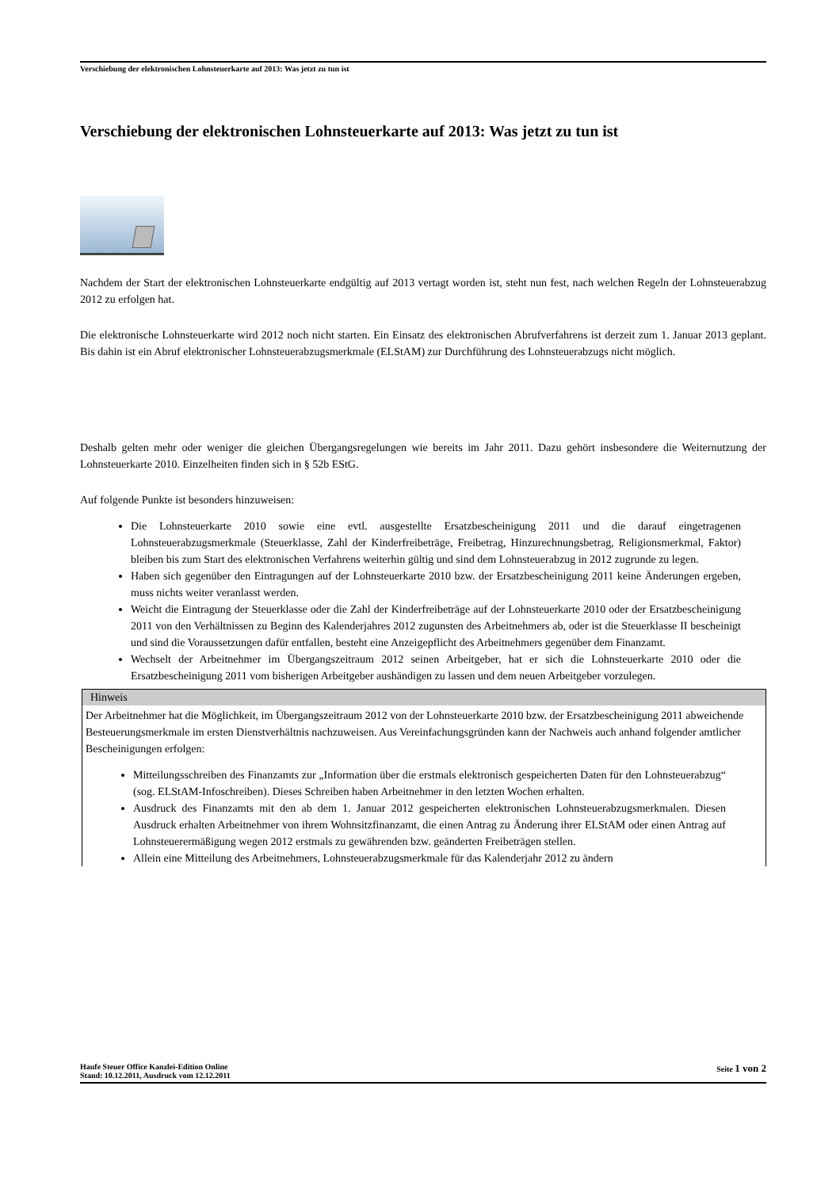Verschiebung der elektronischen Lohnsteuerkarte auf 2013: Was jetzt zu tun ist
Verschiebung der elektronischen Lohnsteuerkarte auf 2013: Was jetzt zu tun ist
Nachdem der Start der elektronischen Lohnsteuerkarte endgültig auf 2013 vertagt worden ist, steht nun fest, nach welchen Regeln der Lohnsteuerabzug 2012 zu erfolgen hat.
Die elektronische Lohnsteuerkarte wird 2012 noch nicht starten. Ein Einsatz des elektronischen Abrufverfahrens ist derzeit zum 1. Januar 2013 geplant. Bis dahin ist ein Abruf elektronischer Lohnsteuerabzugsmerkmale (ELStAM) zur Durchführung des Lohnsteuerabzugs nicht möglich.
Deshalb gelten mehr oder weniger die gleichen Übergangsregelungen wie bereits im Jahr 2011. Dazu gehört insbesondere die Weiternutzung der Lohnsteuerkarte 2010. Einzelheiten finden sich in § 52b EStG.
Auf folgende Punkte ist besonders hinzuweisen:
Die Lohnsteuerkarte 2010 sowie eine evtl. ausgestellte Ersatzbescheinigung 2011 und die darauf eingetragenen Lohnsteuerabzugsmerkmale (Steuerklasse, Zahl der Kinderfreibeträge, Freibetrag, Hinzurechnungsbetrag, Religionsmerkmal, Faktor) bleiben bis zum Start des elektronischen Verfahrens weiterhin gültig und sind dem Lohnsteuerabzug in 2012 zugrunde zu legen.
Haben sich gegenüber den Eintragungen auf der Lohnsteuerkarte 2010 bzw. der Ersatzbescheinigung 2011 keine Änderungen ergeben, muss nichts weiter veranlasst werden.
Weicht die Eintragung der Steuerklasse oder die Zahl der Kinderfreibeträge auf der Lohnsteuerkarte 2010 oder der Ersatzbescheinigung 2011 von den Verhältnissen zu Beginn des Kalenderjahres 2012 zugunsten des Arbeitnehmers ab, oder ist die Steuerklasse II bescheinigt und sind die Voraussetzungen dafür entfallen, besteht eine Anzeigepflicht des Arbeitnehmers gegenüber dem Finanzamt.
Wechselt der Arbeitnehmer im Übergangszeitraum 2012 seinen Arbeitgeber, hat er sich die Lohnsteuerkarte 2010 oder die Ersatzbescheinigung 2011 vom bisherigen Arbeitgeber aushändigen zu lassen und dem neuen Arbeitgeber vorzulegen.
Hinweis
Der Arbeitnehmer hat die Möglichkeit, im Übergangszeitraum 2012 von der Lohnsteuerkarte 2010 bzw. der Ersatzbescheinigung 2011 abweichende Besteuerungsmerkmale im ersten Dienstverhältnis nachzuweisen. Aus Vereinfachungsgründen kann der Nachweis auch anhand folgender amtlicher Bescheinigungen erfolgen:
Mitteilungsschreiben des Finanzamts zur „Information über die erstmals elektronisch gespeicherten Daten für den Lohnsteuerabzug“ (sog. ELStAM-Infoschreiben). Dieses Schreiben haben Arbeitnehmer in den letzten Wochen erhalten.
Ausdruck des Finanzamts mit den ab dem 1. Januar 2012 gespeicherten elektronischen Lohnsteuerabzugsmerkmalen. Diesen Ausdruck erhalten Arbeitnehmer von ihrem Wohnsitzfinanzamt, die einen Antrag zu Änderung ihrer ELStAM oder einen Antrag auf Lohnsteuerermäßigung wegen 2012 erstmals zu gewährenden bzw. geänderten Freibeträgen stellen.
Allein eine Mitteilung des Arbeitnehmers, Lohnsteuerabzugsmerkmale für das Kalenderjahr 2012 zu ändern
Haufe Steuer Office Kanzlei-Edition Online
Stand: 10.12.2011, Ausdruck vom 12.12.2011
Seite 1 von 2